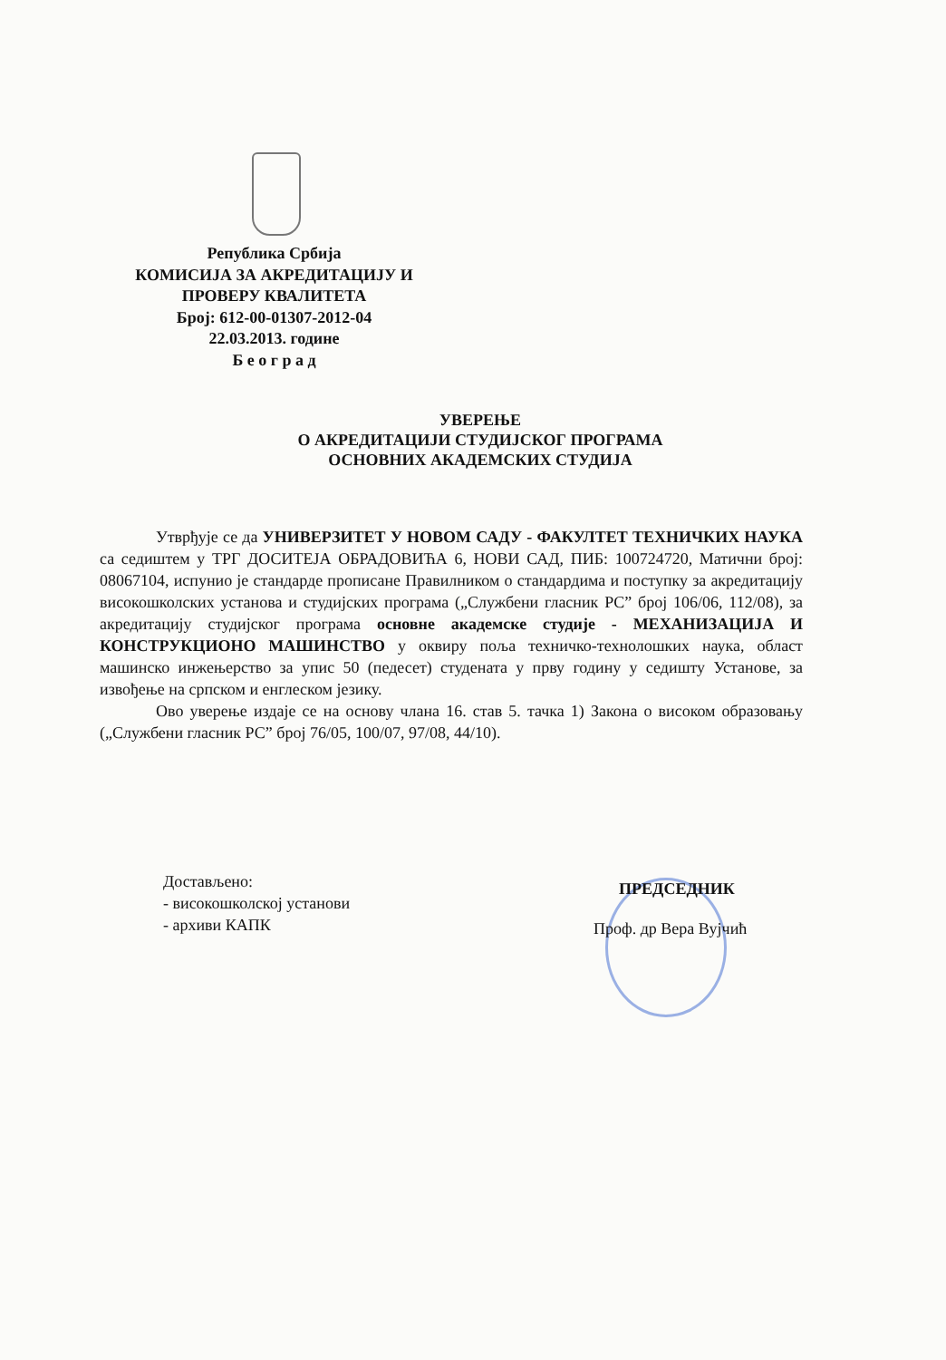Република Србија
КОМИСИЈА ЗА АКРЕДИТАЦИЈУ И
ПРОВЕРУ КВАЛИТЕТА
Број: 612-00-01307-2012-04
22.03.2013. године
Б е о г р а д
УВЕРЕЊЕ
О АКРЕДИТАЦИЈИ СТУДИЈСКОГ ПРОГРАМА
ОСНОВНИХ АКАДЕМСКИХ СТУДИЈА
Утврђује се да УНИВЕРЗИТЕТ У НОВОМ САДУ - ФАКУЛТЕТ ТЕХНИЧКИХ НАУКА са седиштем у ТРГ ДОСИТЕЈА ОБРАДОВИЋА 6, НОВИ САД, ПИБ: 100724720, Матични број: 08067104, испунио је стандарде прописане Правилником о стандардима и поступку за акредитацију високошколских установа и студијских програма („Службени гласник РС” број 106/06, 112/08), за акредитацију студијског програма основне академске студије - МЕХАНИЗАЦИЈА И КОНСТРУКЦИОНО МАШИНСТВО у оквиру поља техничко-технолошких наука, област машинско инжењерство за упис 50 (педесет) студената у прву годину у седишту Установе, за извођење на српском и енглеском језику.
Ово уверење издаје се на основу члана 16. став 5. тачка 1) Закона о високом образовању („Службени гласник РС” број 76/05, 100/07, 97/08, 44/10).
Достављено:
- високошколској установи
- архиви КАПК
ПРЕДСЕДНИК
Проф. др Вера Вујчић